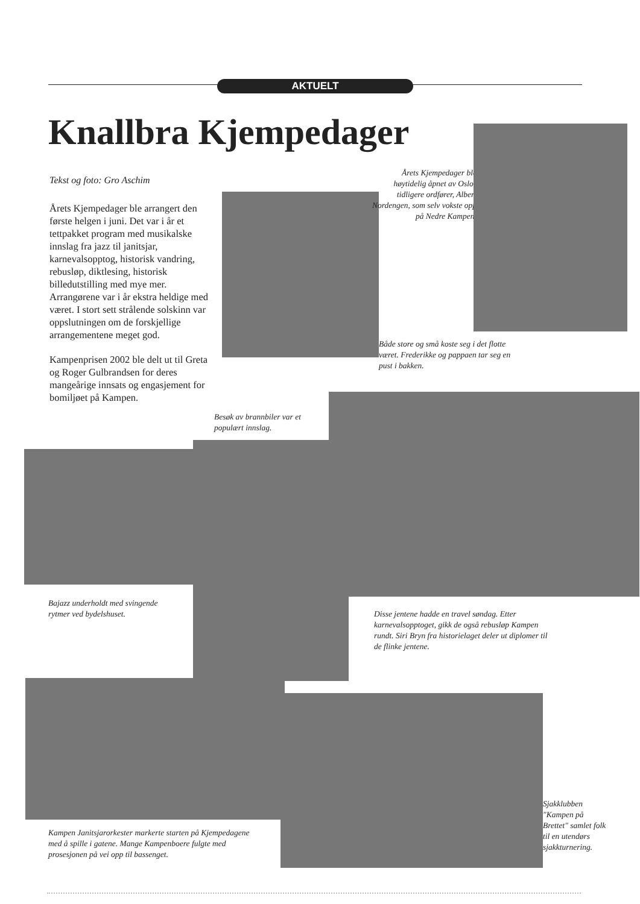AKTUELT
Knallbra Kjempedager
Tekst og foto: Gro Aschim
Årets Kjempedager ble arrangert den første helgen i juni. Det var i år et tettpakket program med musikalske innslag fra jazz til janitsjar, karnevalsopptog, historisk vandring, rebusløp, diktlesing, historisk billedutstilling med mye mer. Arrangørene var i år ekstra heldige med været. I stort sett strålende solskinn var oppslutningen om de forskjellige arrangementene meget god.
Kampenprisen 2002 ble delt ut til Greta og Roger Gulbrandsen for deres mangeårige innsats og engasjement for bomiljøet på Kampen.
Årets Kjempedager ble høytidelig åpnet av Oslos tidligere ordfører, Albert Nordengen, som selv vokste opp på Nedre Kampen.
Både store og små koste seg i det flotte været. Frederikke og pappaen tar seg en pust i bakken.
Besøk av brannbiler var et populært innslag.
Bajazz underholdt med svingende rytmer ved bydelshuset.
Disse jentene hadde en travel søndag. Etter karnevalsopptoget, gikk de også rebusløp Kampen rundt. Siri Bryn fra historielaget deler ut diplomer til de flinke jentene.
Kampen Janitsjarorkester markerte starten på Kjempedagene med å spille i gatene. Mange Kampenboere fulgte med prosesjonen på vei opp til bassenget.
Sjakklubben "Kampen på Brettet" samlet folk til en utendørs sjakkturnering.